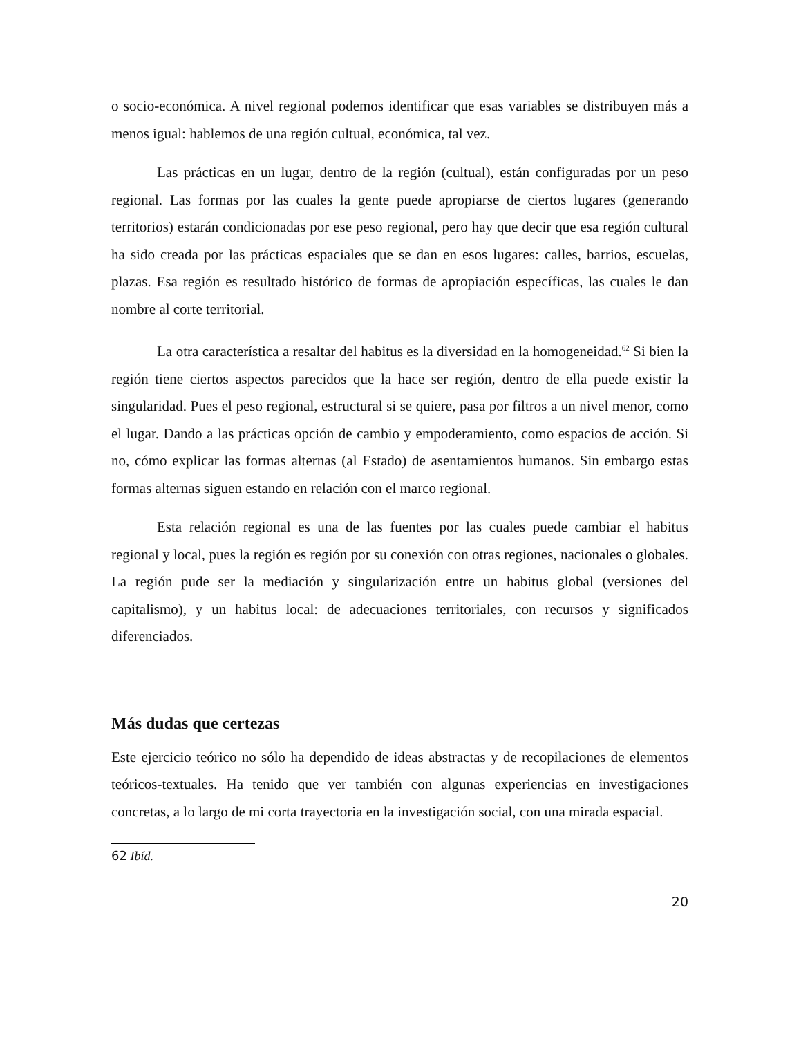o socio-económica. A nivel regional podemos identificar que esas variables se distribuyen más a menos igual: hablemos de una región cultual, económica, tal vez.
Las prácticas en un lugar, dentro de la región (cultual), están configuradas por un peso regional. Las formas por las cuales la gente puede apropiarse de ciertos lugares (generando territorios) estarán condicionadas por ese peso regional, pero hay que decir que esa región cultural ha sido creada por las prácticas espaciales que se dan en esos lugares: calles, barrios, escuelas, plazas. Esa región es resultado histórico de formas de apropiación específicas, las cuales le dan nombre al corte territorial.
La otra característica a resaltar del habitus es la diversidad en la homogeneidad.<sup>62</sup> Si bien la región tiene ciertos aspectos parecidos que la hace ser región, dentro de ella puede existir la singularidad. Pues el peso regional, estructural si se quiere, pasa por filtros a un nivel menor, como el lugar. Dando a las prácticas opción de cambio y empoderamiento, como espacios de acción. Si no, cómo explicar las formas alternas (al Estado) de asentamientos humanos. Sin embargo estas formas alternas siguen estando en relación con el marco regional.
Esta relación regional es una de las fuentes por las cuales puede cambiar el habitus regional y local, pues la región es región por su conexión con otras regiones, nacionales o globales. La región pude ser la mediación y singularización entre un habitus global (versiones del capitalismo), y un habitus local: de adecuaciones territoriales, con recursos y significados diferenciados.
Más dudas que certezas
Este ejercicio teórico no sólo ha dependido de ideas abstractas y de recopilaciones de elementos teóricos-textuales. Ha tenido que ver también con algunas experiencias en investigaciones concretas, a lo largo de mi corta trayectoria en la investigación social, con una mirada espacial.
62 Ibíd.
20